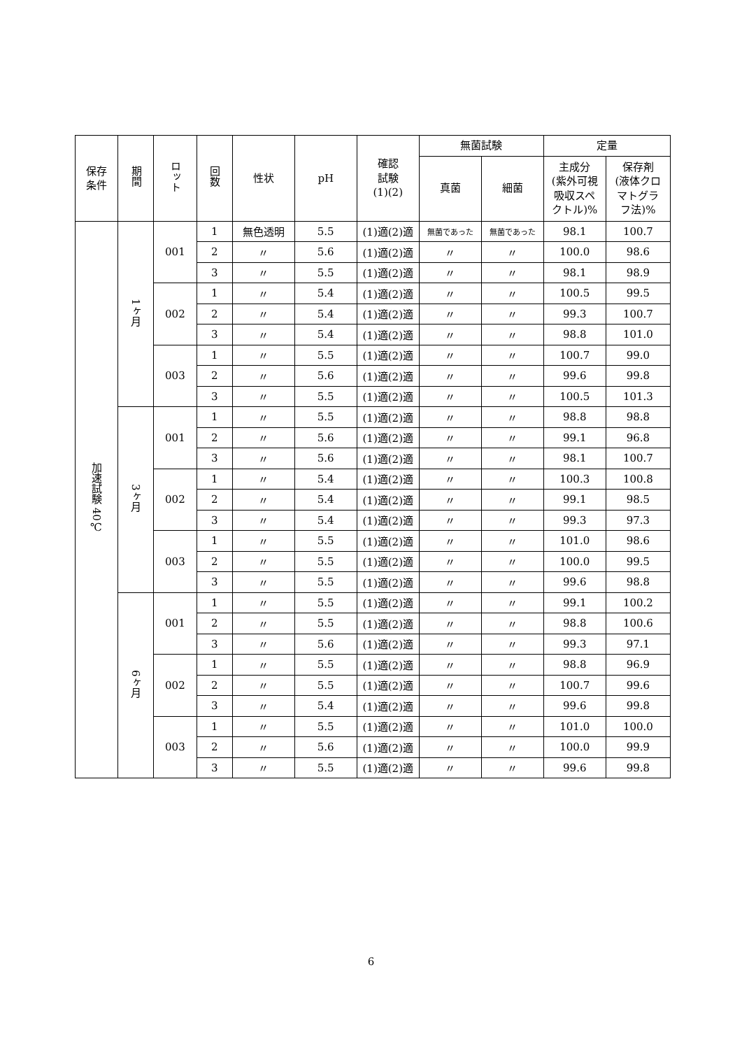| 保存 条件 | 期間 | ロット | 回数 | 性状 | pH | 確認 試験 (1)(2) | 無菌試験 | | 定量 | |
| --- | --- | --- | --- | --- | --- | --- | --- | --- | --- | --- |
| | | | | | | | 真菌 | 細菌 | 主成分 (紫外可視 吸収スペ クトル)% | 保存剤 (液体クロ マトグラ フ法)% |
| 加速試験 40℃ | 1ヶ月 | 001 | 1 | 無色透明 | 5.5 | (1)適(2)適 | 無菌であった | 無菌であった | 98.1 | 100.7 |
| | | | 2 | 〃 | 5.6 | (1)適(2)適 | 〃 | 〃 | 100.0 | 98.6 |
| | | | 3 | 〃 | 5.5 | (1)適(2)適 | 〃 | 〃 | 98.1 | 98.9 |
| | | 002 | 1 | 〃 | 5.4 | (1)適(2)適 | 〃 | 〃 | 100.5 | 99.5 |
| | | | 2 | 〃 | 5.4 | (1)適(2)適 | 〃 | 〃 | 99.3 | 100.7 |
| | | | 3 | 〃 | 5.4 | (1)適(2)適 | 〃 | 〃 | 98.8 | 101.0 |
| | | 003 | 1 | 〃 | 5.5 | (1)適(2)適 | 〃 | 〃 | 100.7 | 99.0 |
| | | | 2 | 〃 | 5.6 | (1)適(2)適 | 〃 | 〃 | 99.6 | 99.8 |
| | | | 3 | 〃 | 5.5 | (1)適(2)適 | 〃 | 〃 | 100.5 | 101.3 |
| | 3ヶ月 | 001 | 1 | 〃 | 5.5 | (1)適(2)適 | 〃 | 〃 | 98.8 | 98.8 |
| | | | 2 | 〃 | 5.6 | (1)適(2)適 | 〃 | 〃 | 99.1 | 96.8 |
| | | | 3 | 〃 | 5.6 | (1)適(2)適 | 〃 | 〃 | 98.1 | 100.7 |
| | | 002 | 1 | 〃 | 5.4 | (1)適(2)適 | 〃 | 〃 | 100.3 | 100.8 |
| | | | 2 | 〃 | 5.4 | (1)適(2)適 | 〃 | 〃 | 99.1 | 98.5 |
| | | | 3 | 〃 | 5.4 | (1)適(2)適 | 〃 | 〃 | 99.3 | 97.3 |
| | | 003 | 1 | 〃 | 5.5 | (1)適(2)適 | 〃 | 〃 | 101.0 | 98.6 |
| | | | 2 | 〃 | 5.5 | (1)適(2)適 | 〃 | 〃 | 100.0 | 99.5 |
| | | | 3 | 〃 | 5.5 | (1)適(2)適 | 〃 | 〃 | 99.6 | 98.8 |
| | 6ヶ月 | 001 | 1 | 〃 | 5.5 | (1)適(2)適 | 〃 | 〃 | 99.1 | 100.2 |
| | | | 2 | 〃 | 5.5 | (1)適(2)適 | 〃 | 〃 | 98.8 | 100.6 |
| | | | 3 | 〃 | 5.6 | (1)適(2)適 | 〃 | 〃 | 99.3 | 97.1 |
| | | 002 | 1 | 〃 | 5.5 | (1)適(2)適 | 〃 | 〃 | 98.8 | 96.9 |
| | | | 2 | 〃 | 5.5 | (1)適(2)適 | 〃 | 〃 | 100.7 | 99.6 |
| | | | 3 | 〃 | 5.4 | (1)適(2)適 | 〃 | 〃 | 99.6 | 99.8 |
| | | 003 | 1 | 〃 | 5.5 | (1)適(2)適 | 〃 | 〃 | 101.0 | 100.0 |
| | | | 2 | 〃 | 5.6 | (1)適(2)適 | 〃 | 〃 | 100.0 | 99.9 |
| | | | 3 | 〃 | 5.5 | (1)適(2)適 | 〃 | 〃 | 99.6 | 99.8 |
6